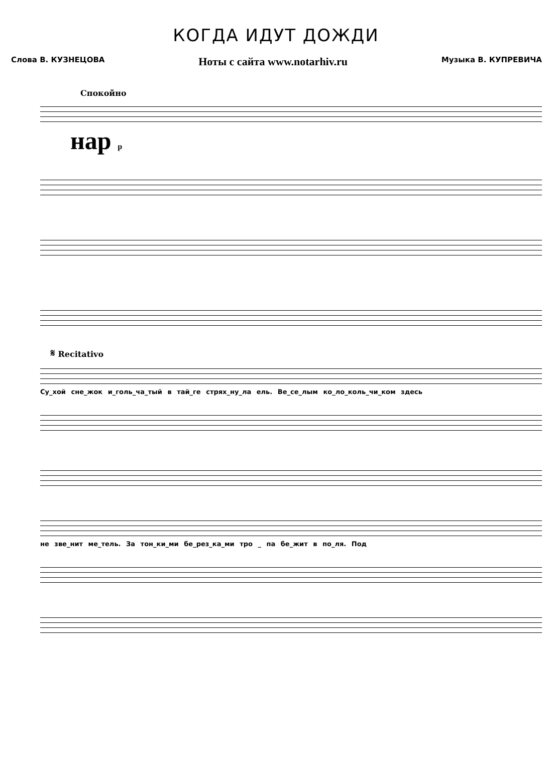КОГДА ИДУТ ДОЖДИ
Слова В. КУЗНЕЦОВА Ноты с сайта www.notarhiv.ru Музыка В. КУПРЕВИЧА
Спокойно
нар p
𝄋 Recitativo
Су_хой сне_жок и_голь_ча_тый в тай_ге стрях_ну_ла ель. Ве_се_лым ко_ло_коль_чи_ком здесь
не зве_нит ме_тель. За тон_ки_ми бе_рез_ка_ми тро _ па бе_жит в по_ля. Под